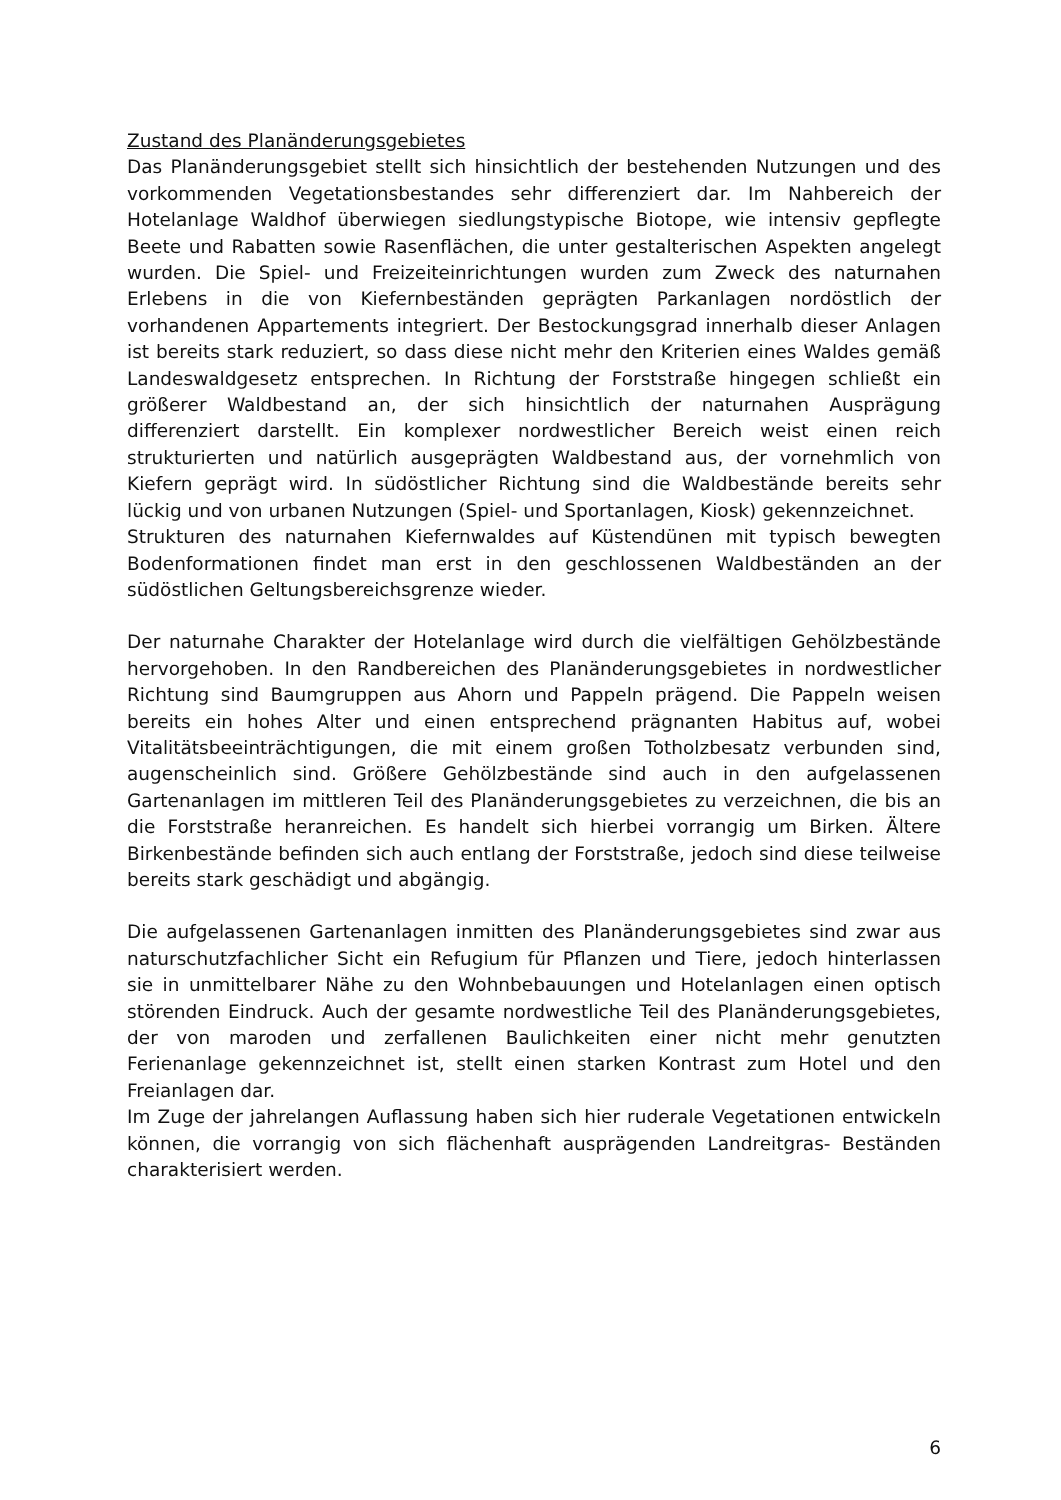Zustand des Planänderungsgebietes
Das Planänderungsgebiet stellt sich hinsichtlich der bestehenden Nutzungen und des vorkommenden Vegetationsbestandes sehr differenziert dar. Im Nahbereich der Hotelanlage Waldhof überwiegen siedlungstypische Biotope, wie intensiv gepflegte Beete und Rabatten sowie Rasenflächen, die unter gestalterischen Aspekten angelegt wurden. Die Spiel- und Freizeiteinrichtungen wurden zum Zweck des naturnahen Erlebens in die von Kiefernbeständen geprägten Parkanlagen nordöstlich der vorhandenen Appartements integriert. Der Bestockungsgrad innerhalb dieser Anlagen ist bereits stark reduziert, so dass diese nicht mehr den Kriterien eines Waldes gemäß Landeswaldgesetz entsprechen. In Richtung der Forststraße hingegen schließt ein größerer Waldbestand an, der sich hinsichtlich der naturnahen Ausprägung differenziert darstellt. Ein komplexer nordwestlicher Bereich weist einen reich strukturierten und natürlich ausgeprägten Waldbestand aus, der vornehmlich von Kiefern geprägt wird. In südöstlicher Richtung sind die Waldbestände bereits sehr lückig und von urbanen Nutzungen (Spiel- und Sportanlagen, Kiosk) gekennzeichnet.
Strukturen des naturnahen Kiefernwaldes auf Küstendünen mit typisch bewegten Bodenformationen findet man erst in den geschlossenen Waldbeständen an der südöstlichen Geltungsbereichsgrenze wieder.
Der naturnahe Charakter der Hotelanlage wird durch die vielfältigen Gehölzbestände hervorgehoben. In den Randbereichen des Planänderungsgebietes in nordwestlicher Richtung sind Baumgruppen aus Ahorn und Pappeln prägend. Die Pappeln weisen bereits ein hohes Alter und einen entsprechend prägnanten Habitus auf, wobei Vitalitätsbeeinträchtigungen, die mit einem großen Totholzbesatz verbunden sind, augenscheinlich sind. Größere Gehölzbestände sind auch in den aufgelassenen Gartenanlagen im mittleren Teil des Planänderungsgebietes zu verzeichnen, die bis an die Forststraße heranreichen. Es handelt sich hierbei vorrangig um Birken. Ältere Birkenbestände befinden sich auch entlang der Forststraße, jedoch sind diese teilweise bereits stark geschädigt und abgängig.
Die aufgelassenen Gartenanlagen inmitten des Planänderungsgebietes sind zwar aus naturschutzfachlicher Sicht ein Refugium für Pflanzen und Tiere, jedoch hinterlassen sie in unmittelbarer Nähe zu den Wohnbebauungen und Hotelanlagen einen optisch störenden Eindruck. Auch der gesamte nordwestliche Teil des Planänderungsgebietes, der von maroden und zerfallenen Baulichkeiten einer nicht mehr genutzten Ferienanlage gekennzeichnet ist, stellt einen starken Kontrast zum Hotel und den Freianlagen dar.
Im Zuge der jahrelangen Auflassung haben sich hier ruderale Vegetationen entwickeln können, die vorrangig von sich flächenhaft ausprägenden Landreitgras- Beständen charakterisiert werden.
6